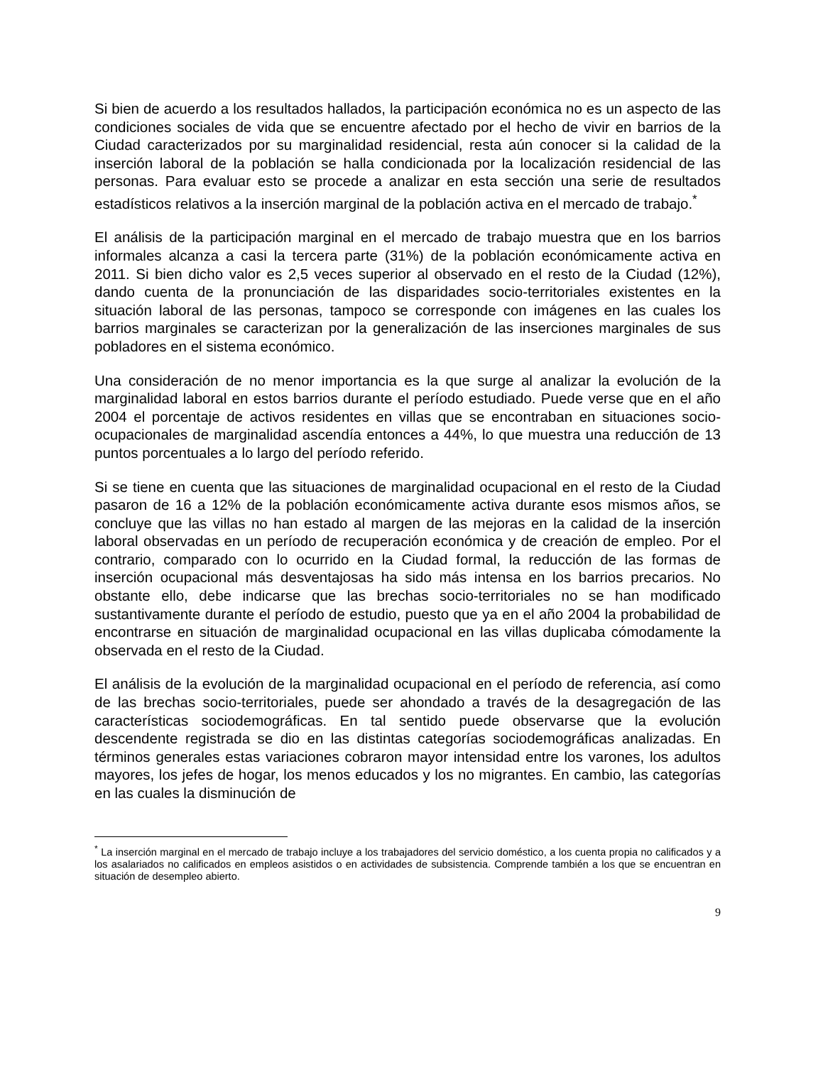Si bien de acuerdo a los resultados hallados, la participación económica no es un aspecto de las condiciones sociales de vida que se encuentre afectado por el hecho de vivir en barrios de la Ciudad caracterizados por su marginalidad residencial, resta aún conocer si la calidad de la inserción laboral de la población se halla condicionada por la localización residencial de las personas. Para evaluar esto se procede a analizar en esta sección una serie de resultados estadísticos relativos a la inserción marginal de la población activa en el mercado de trabajo.<sup>*</sup>
El análisis de la participación marginal en el mercado de trabajo muestra que en los barrios informales alcanza a casi la tercera parte (31%) de la población económicamente activa en 2011. Si bien dicho valor es 2,5 veces superior al observado en el resto de la Ciudad (12%), dando cuenta de la pronunciación de las disparidades socio-territoriales existentes en la situación laboral de las personas, tampoco se corresponde con imágenes en las cuales los barrios marginales se caracterizan por la generalización de las inserciones marginales de sus pobladores en el sistema económico.
Una consideración de no menor importancia es la que surge al analizar la evolución de la marginalidad laboral en estos barrios durante el período estudiado. Puede verse que en el año 2004 el porcentaje de activos residentes en villas que se encontraban en situaciones socio-ocupacionales de marginalidad ascendía entonces a 44%, lo que muestra una reducción de 13 puntos porcentuales a lo largo del período referido.
Si se tiene en cuenta que las situaciones de marginalidad ocupacional en el resto de la Ciudad pasaron de 16 a 12% de la población económicamente activa durante esos mismos años, se concluye que las villas no han estado al margen de las mejoras en la calidad de la inserción laboral observadas en un período de recuperación económica y de creación de empleo. Por el contrario, comparado con lo ocurrido en la Ciudad formal, la reducción de las formas de inserción ocupacional más desventajosas ha sido más intensa en los barrios precarios. No obstante ello, debe indicarse que las brechas socio-territoriales no se han modificado sustantivamente durante el período de estudio, puesto que ya en el año 2004 la probabilidad de encontrarse en situación de marginalidad ocupacional en las villas duplicaba cómodamente la observada en el resto de la Ciudad.
El análisis de la evolución de la marginalidad ocupacional en el período de referencia, así como de las brechas socio-territoriales, puede ser ahondado a través de la desagregación de las características sociodemográficas. En tal sentido puede observarse que la evolución descendente registrada se dio en las distintas categorías sociodemográficas analizadas. En términos generales estas variaciones cobraron mayor intensidad entre los varones, los adultos mayores, los jefes de hogar, los menos educados y los no migrantes. En cambio, las categorías en las cuales la disminución de
<sup>*</sup> La inserción marginal en el mercado de trabajo incluye a los trabajadores del servicio doméstico, a los cuenta propia no calificados y a los asalariados no calificados en empleos asistidos o en actividades de subsistencia. Comprende también a los que se encuentran en situación de desempleo abierto.
9